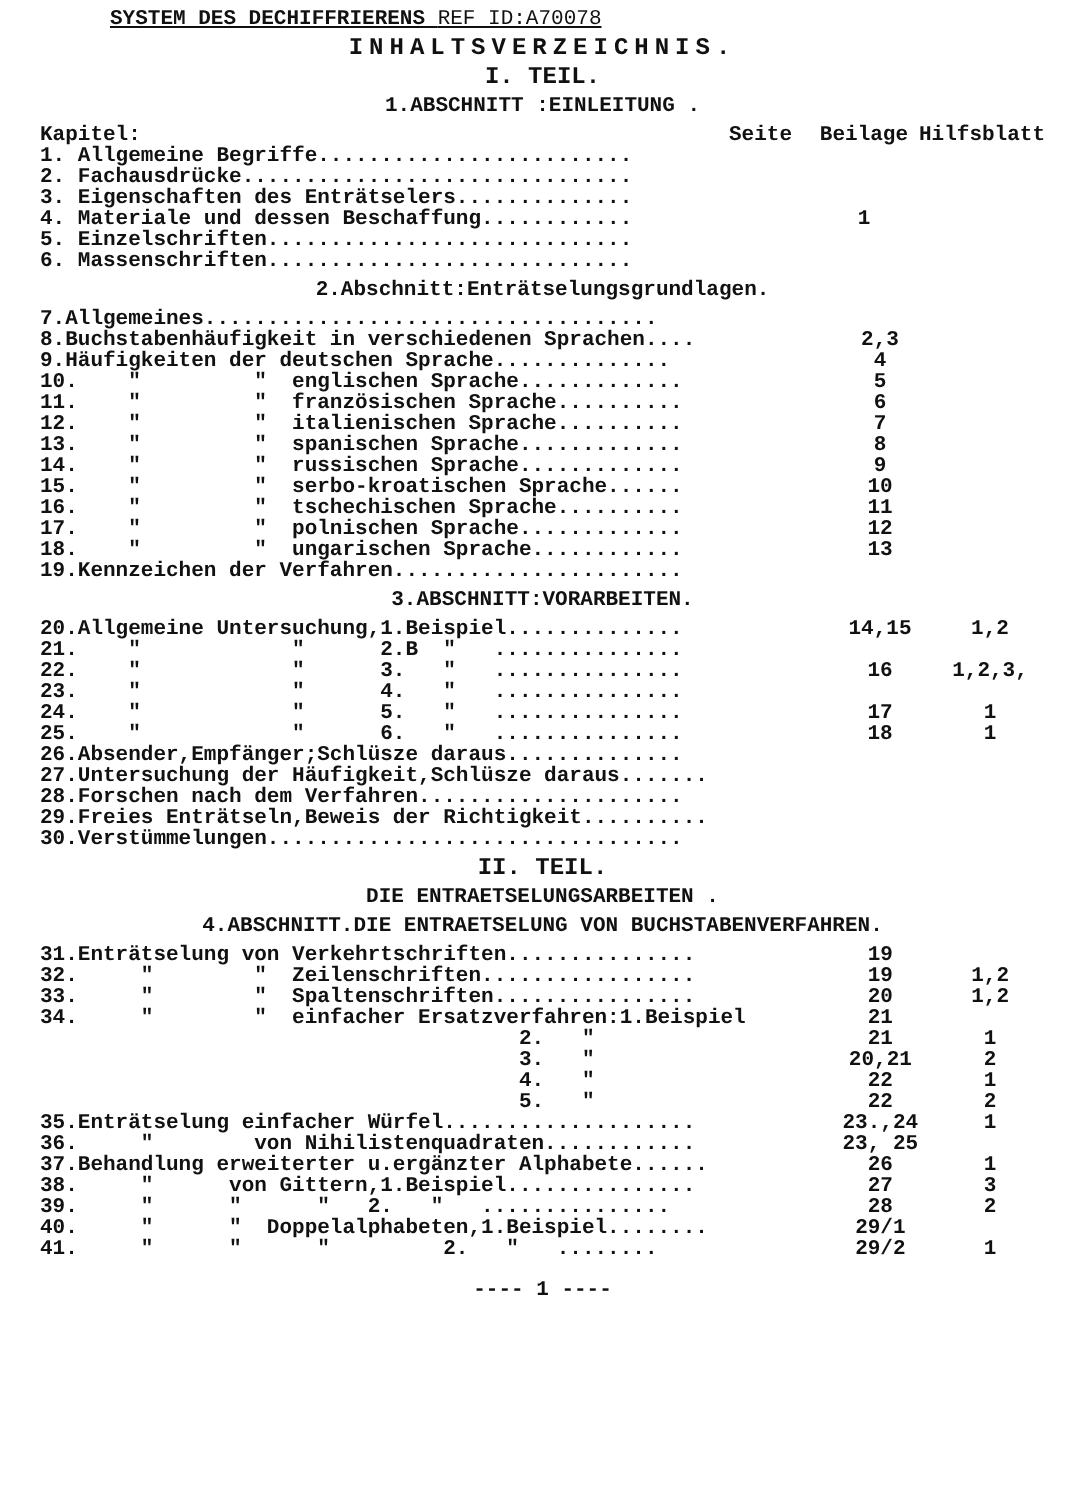SYSTEM DES DECHIFFRIERENS REF ID:A70078
INHALTSVERZEICHNIS.
I. TEIL.
1.ABSCHNITT :EINLEITUNG .
| Kapitel: | Seite | Beilage | Hilfsblatt |
| 1. Allgemeine Begriffe......................... | | | |
| 2. Fachausdrücke............................... | | | |
| 3. Eigenschaften des Enträtselers.............. | | | |
| 4. Materiale und dessen Beschaffung............ | | 1 | |
| 5. Einzelschriften............................. | | | |
| 6. Massenschriften............................. | | | |
2.Abschnitt:Enträtselungsgrundlagen.
| 7.Allgemeines.................................... | | | |
| 8.Buchstabenhäufigkeit in verschiedenen Sprachen.... | | 2,3 | |
| 9.Häufigkeiten der deutschen Sprache.............. | | 4 | |
| 10. " " englischen Sprache............. | | 5 | |
| 11. " " französischen Sprache.......... | | 6 | |
| 12. " " italienischen Sprache.......... | | 7 | |
| 13. " " spanischen Sprache............. | | 8 | |
| 14. " " russischen Sprache............. | | 9 | |
| 15. " " serbo-kroatischen Sprache...... | | 10 | |
| 16. " " tschechischen Sprache.......... | | 11 | |
| 17. " " polnischen Sprache............. | | 12 | |
| 18. " " ungarischen Sprache............ | | 13 | |
| 19.Kennzeichen der Verfahren....................... | | | |
3.ABSCHNITT:VORARBEITEN.
| 20.Allgemeine Untersuchung,1.Beispiel.............. | | 14,15 | 1,2 |
| 21. " " 2.B " ............... | | | |
| 22. " " 3. " ............... | | 16 | 1,2,3, |
| 23. " " 4. " ............... | | | |
| 24. " " 5. " ............... | | 17 | 1 |
| 25. " " 6. " ............... | | 18 | 1 |
| 26.Absender,Empfänger;Schlüsze daraus.............. | | | |
| 27.Untersuchung der Häufigkeit,Schlüsze daraus....... | | | |
| 28.Forschen nach dem Verfahren..................... | | | |
| 29.Freies Enträtseln,Beweis der Richtigkeit.......... | | | |
| 30.Verstümmelungen................................. | | | |
II. TEIL.
DIE ENTRAETSELUNGSARBEITEN .
4.ABSCHNITT.DIE ENTRAETSELUNG VON BUCHSTABENVERFAHREN.
| 31.Enträtselung von Verkehrtschriften............... | | 19 | |
| 32. " " Zeilenschriften................. | | 19 | 1,2 |
| 33. " " Spaltenschriften................ | | 20 | 1,2 |
| 34. " " einfacher Ersatzverfahren:1.Beispiel | | 21 | |
| 2. " | | 21 | 1 |
| 3. " | | 20,21 | 2 |
| 4. " | | 22 | 1 |
| 5. " | | 22 | 2 |
| 35.Enträtselung einfacher Würfel.................... | | 23.,24 | 1 |
| 36. " von Nihilistenquadraten............ | | 23, 25 | |
| 37.Behandlung erweiterter u.ergänzter Alphabete...... | | 26 | 1 |
| 38. " von Gittern,1.Beispiel............... | | 27 | 3 |
| 39. " " " 2. " ............... | | 28 | 2 |
| 40. " " Doppelalphabeten,1.Beispiel........ | | 29/1 | |
| 41. " " " 2. " ........ | | 29/2 | 1 |
---- 1 ----